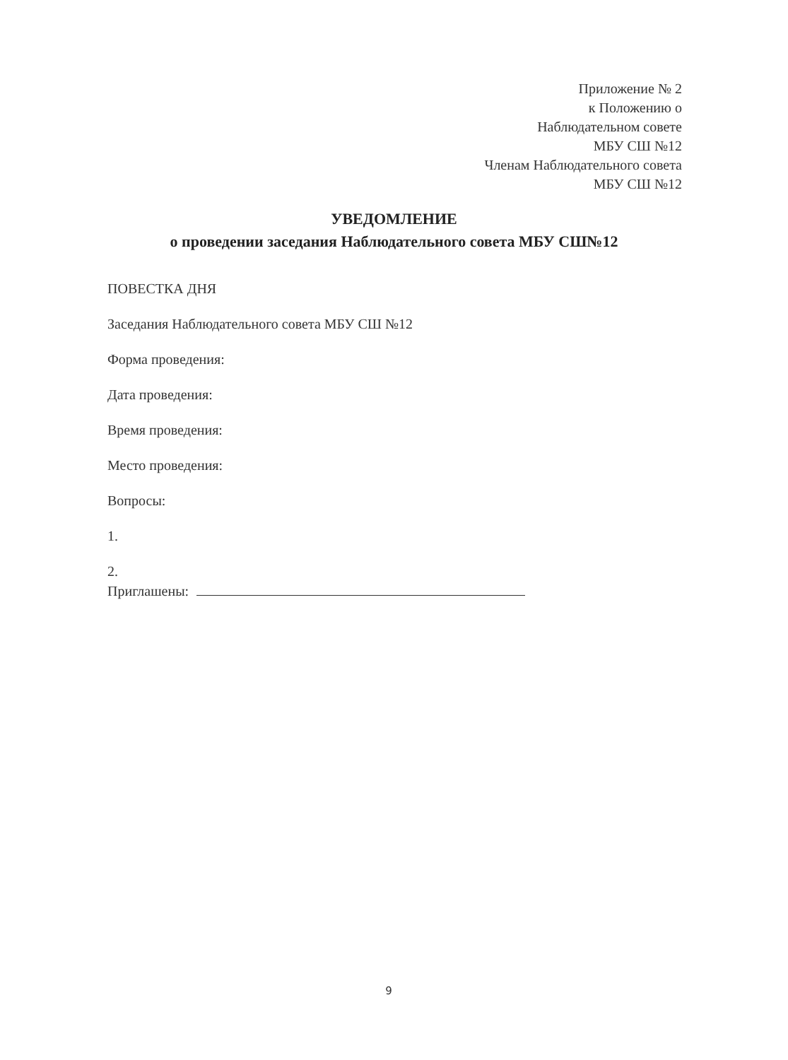Приложение № 2
к Положению о
Наблюдательном совете
МБУ СШ №12
Членам Наблюдательного совета
МБУ СШ №12
УВЕДОМЛЕНИЕ
о проведении заседания Наблюдательного совета МБУ СШ№12
ПОВЕСТКА ДНЯ
Заседания Наблюдательного совета МБУ СШ №12
Форма проведения:
Дата проведения:
Время проведения:
Место проведения:
Вопросы:
1.
2.
Приглашены:
9